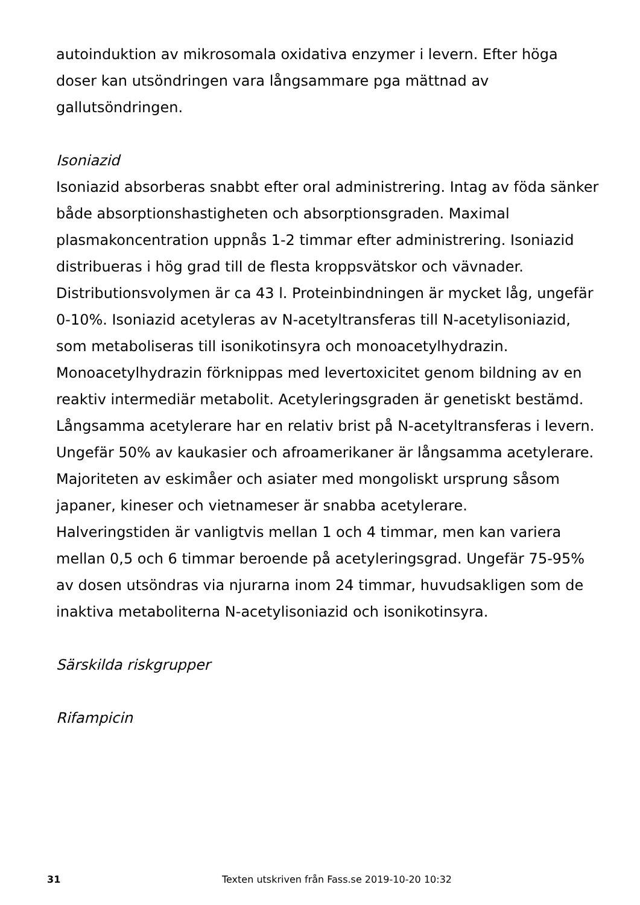autoinduktion av mikrosomala oxidativa enzymer i levern. Efter höga doser kan utsöndringen vara långsammare pga mättnad av gallutsöndringen.
Isoniazid
Isoniazid absorberas snabbt efter oral administrering. Intag av föda sänker både absorptionshastigheten och absorptionsgraden. Maximal plasmakoncentration uppnås 1-2 timmar efter administrering. Isoniazid distribueras i hög grad till de flesta kroppsvätskor och vävnader. Distributionsvolymen är ca 43 l. Proteinbindningen är mycket låg, ungefär 0-10%. Isoniazid acetyleras av N-acetyltransferas till N-acetylisoniazid, som metaboliseras till isonikotinsyra och monoacetylhydrazin. Monoacetylhydrazin förknippas med levertoxicitet genom bildning av en reaktiv intermediär metabolit. Acetyleringsgraden är genetiskt bestämd. Långsamma acetylerare har en relativ brist på N-acetyltransferas i levern. Ungefär 50% av kaukasier och afroamerikaner är långsamma acetylerare. Majoriteten av eskimåer och asiater med mongoliskt ursprung såsom japaner, kineser och vietnameser är snabba acetylerare.
Halveringstiden är vanligtvis mellan 1 och 4 timmar, men kan variera mellan 0,5 och 6 timmar beroende på acetyleringsgrad. Ungefär 75-95% av dosen utsöndras via njurarna inom 24 timmar, huvudsakligen som de inaktiva metaboliterna N-acetylisoniazid och isonikotinsyra.
Särskilda riskgrupper
Rifampicin
31 Texten utskriven från Fass.se 2019-10-20 10:32